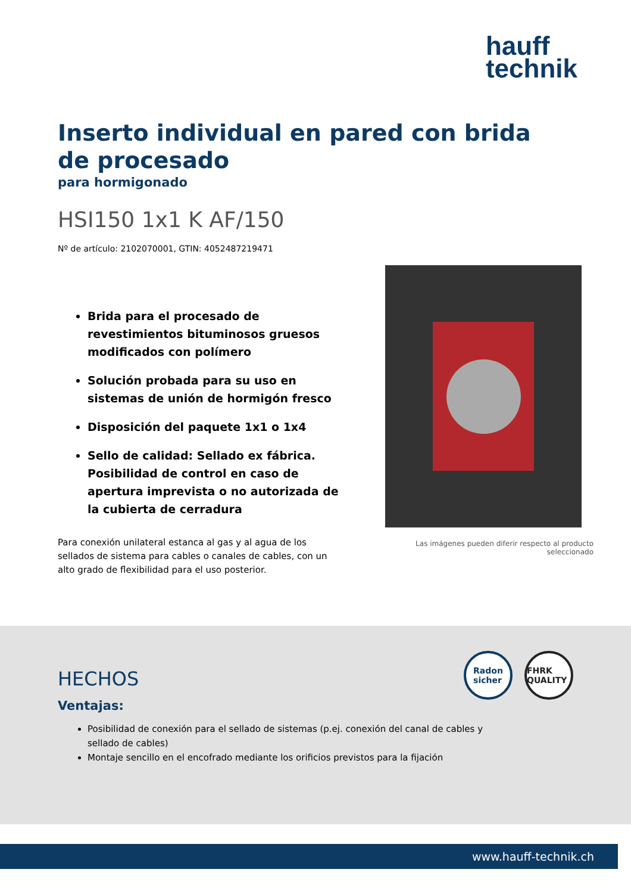hauff
technik
Inserto individual en pared con brida de procesado
para hormigonado
HSI150 1x1 K AF/150
Nº de artículo: 2102070001, GTIN: 4052487219471
Brida para el procesado de revestimientos bituminosos gruesos modificados con polímero
Solución probada para su uso en sistemas de unión de hormigón fresco
Disposición del paquete 1x1 o 1x4
Sello de calidad: Sellado ex fábrica. Posibilidad de control en caso de apertura imprevista o no autorizada de la cubierta de cerradura
Para conexión unilateral estanca al gas y al agua de los sellados de sistema para cables o canales de cables, con un alto grado de flexibilidad para el uso posterior.
Las imágenes pueden diferir respecto al producto seleccionado
Radon
sicher
FHRK QUALITY
HECHOS
Ventajas:
Posibilidad de conexión para el sellado de sistemas (p.ej. conexión del canal de cables y sellado de cables)
Montaje sencillo en el encofrado mediante los orificios previstos para la fijación
www.hauff-technik.ch